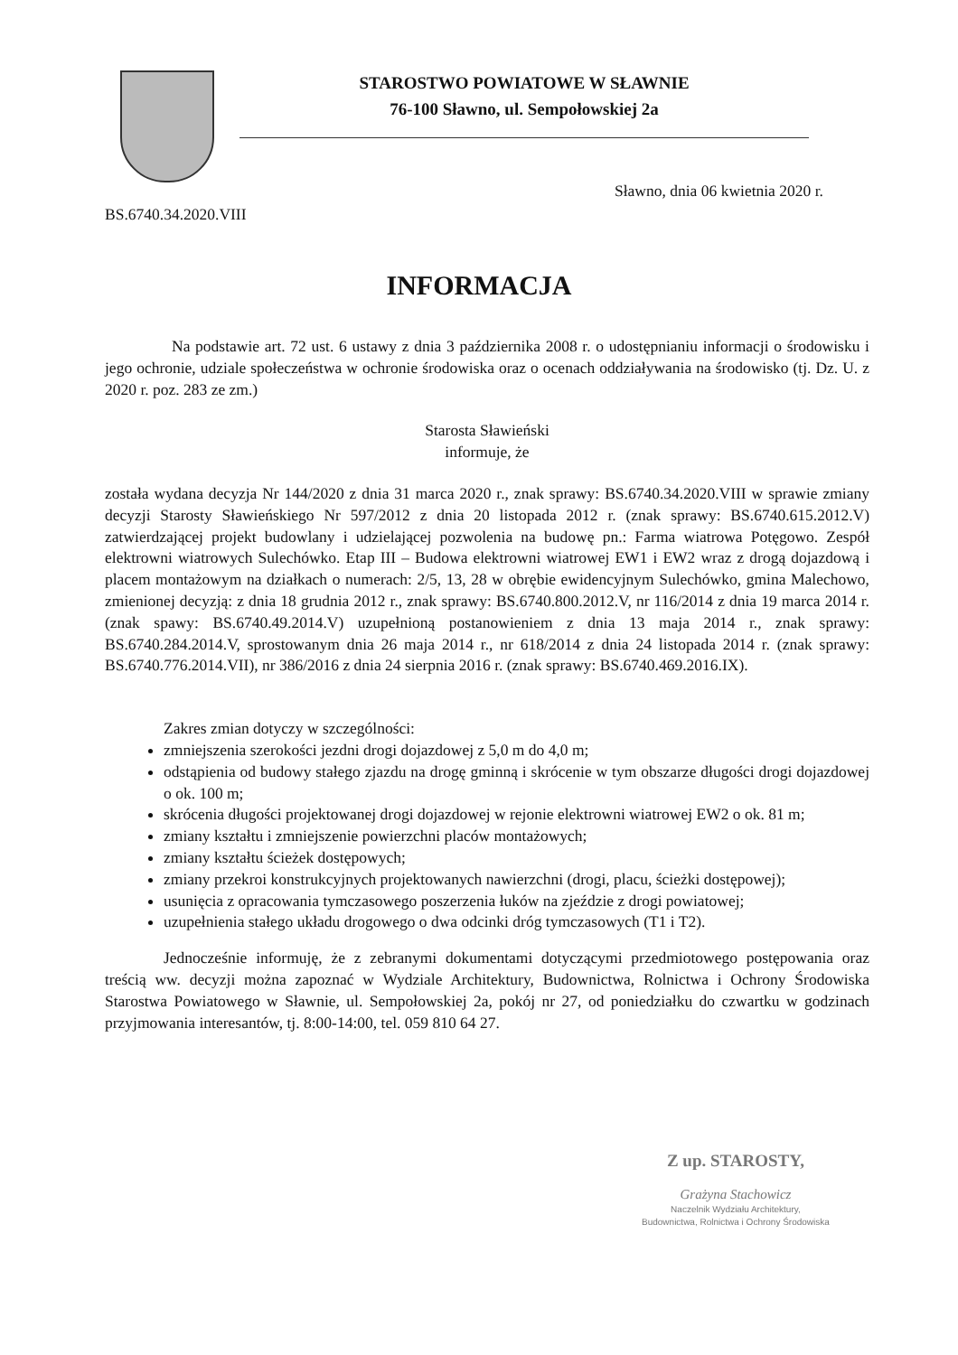STAROSTWO POWIATOWE W SŁAWNIE
76-100 Sławno, ul. Sempołowskiej 2a
Sławno, dnia 06 kwietnia 2020 r.
BS.6740.34.2020.VIII
INFORMACJA
Na podstawie art. 72 ust. 6 ustawy z dnia 3 października 2008 r. o udostępnianiu informacji o środowisku i jego ochronie, udziale społeczeństwa w ochronie środowiska oraz o ocenach oddziaływania na środowisko (tj. Dz. U. z 2020 r. poz. 283 ze zm.)
Starosta Sławieński
informuje, że
została wydana decyzja Nr 144/2020 z dnia 31 marca 2020 r., znak sprawy: BS.6740.34.2020.VIII w sprawie zmiany decyzji Starosty Sławieńskiego Nr 597/2012 z dnia 20 listopada 2012 r. (znak sprawy: BS.6740.615.2012.V) zatwierdzającej projekt budowlany i udzielającej pozwolenia na budowę pn.: Farma wiatrowa Potęgowo. Zespół elektrowni wiatrowych Sulechówko. Etap III – Budowa elektrowni wiatrowej EW1 i EW2 wraz z drogą dojazdową i placem montażowym na działkach o numerach: 2/5, 13, 28 w obrębie ewidencyjnym Sulechówko, gmina Malechowo, zmienionej decyzją: z dnia 18 grudnia 2012 r., znak sprawy: BS.6740.800.2012.V, nr 116/2014 z dnia 19 marca 2014 r. (znak spawy: BS.6740.49.2014.V) uzupełnioną postanowieniem z dnia 13 maja 2014 r., znak sprawy: BS.6740.284.2014.V, sprostowanym dnia 26 maja 2014 r., nr 618/2014 z dnia 24 listopada 2014 r. (znak sprawy: BS.6740.776.2014.VII), nr 386/2016 z dnia 24 sierpnia 2016 r. (znak sprawy: BS.6740.469.2016.IX).
Zakres zmian dotyczy w szczególności:
zmniejszenia szerokości jezdni drogi dojazdowej z 5,0 m do 4,0 m;
odstąpienia od budowy stałego zjazdu na drogę gminną i skrócenie w tym obszarze długości drogi dojazdowej o ok. 100 m;
skrócenia długości projektowanej drogi dojazdowej w rejonie elektrowni wiatrowej EW2 o ok. 81 m;
zmiany kształtu i zmniejszenie powierzchni placów montażowych;
zmiany kształtu ścieżek dostępowych;
zmiany przekroi konstrukcyjnych projektowanych nawierzchni (drogi, placu, ścieżki dostępowej);
usunięcia z opracowania tymczasowego poszerzenia łuków na zjeździe z drogi powiatowej;
uzupełnienia stałego układu drogowego o dwa odcinki dróg tymczasowych (T1 i T2).
Jednocześnie informuję, że z zebranymi dokumentami dotyczącymi przedmiotowego postępowania oraz treścią ww. decyzji można zapoznać w Wydziale Architektury, Budownictwa, Rolnictwa i Ochrony Środowiska Starostwa Powiatowego w Sławnie, ul. Sempołowskiej 2a, pokój nr 27, od poniedziałku do czwartku w godzinach przyjmowania interesantów, tj. 8:00-14:00, tel. 059 810 64 27.
Z up. STAROSTY,
Grażyna Stachowicz
Naczelnik Wydziału Architektury,
Budownictwa, Rolnictwa i Ochrony Środowiska